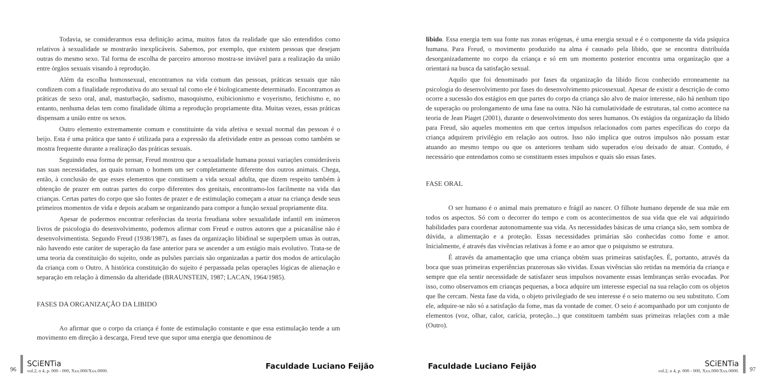Todavia, se considerarmos essa definição acima, muitos fatos da realidade que são entendidos como relativos à sexualidade se mostrarão inexplicáveis. Sabemos, por exemplo, que existem pessoas que desejam outras do mesmo sexo. Tal forma de escolha de parceiro amoroso mostra-se inviável para a realização da união entre órgãos sexuais visando à reprodução.
Além da escolha homossexual, encontramos na vida comum das pessoas, práticas sexuais que não condizem com a finalidade reprodutiva do ato sexual tal como ele é biologicamente determinado. Encontramos as práticas de sexo oral, anal, masturbação, sadismo, masoquismo, exibicionismo e voyerismo, fetichismo e, no entanto, nenhuma delas tem como finalidade última a reprodução propriamente dita. Muitas vezes, essas práticas dispensam a união entre os sexos.
Outro elemento extremamente comum e constituinte da vida afetiva e sexual normal das pessoas é o beijo. Esta é uma prática que tanto é utilizada para a expressão da afetividade entre as pessoas como também se mostra frequente durante a realização das práticas sexuais.
Seguindo essa forma de pensar, Freud mostrou que a sexualidade humana possui variações consideráveis nas suas necessidades, as quais tornam o homem um ser completamente diferente dos outros animais. Chega, então, à conclusão de que esses elementos que constituem a vida sexual adulta, que dizem respeito também à obtenção de prazer em outras partes do corpo diferentes dos genitais, encontramo-los facilmente na vida das crianças. Certas partes do corpo que são fontes de prazer e de estimulação começam a atuar na criança desde seus primeiros momentos de vida e depois acabam se organizando para compor a função sexual propriamente dita.
Apesar de podermos encontrar referências da teoria freudiana sobre sexualidade infantil em inúmeros livros de psicologia do desenvolvimento, podemos afirmar com Freud e outros autores que a psicanálise não é desenvolvimentista. Segundo Freud (1938/1987), as fases da organização libidinal se superpõem umas às outras, não havendo este caráter de superação da fase anterior para se ascender a um estágio mais evolutivo. Trata-se de uma teoria da constituição do sujeito, onde as pulsões parciais são organizadas a partir dos modos de articulação da criança com o Outro. A histórica constituição do sujeito é perpassada pelas operações lógicas de alienação e separação em relação à dimensão da alteridade (BRAUNSTEIN, 1987; LACAN, 1964/1985).
FASES DA ORGANIZAÇÃO DA LIBIDO
Ao afirmar que o corpo da criança é fonte de estimulação constante e que essa estimulação tende a um movimento em direção à descarga, Freud teve que supor uma energia que denominou de
96
SCiENTia
vol.2, n 4, p. 000 - 000, Xxx.000/Xxx.0000.
Faculdade Luciano Feijão
libido. Essa energia tem sua fonte nas zonas erógenas, é uma energia sexual e é o componente da vida psíquica humana. Para Freud, o movimento produzido na alma é causado pela libido, que se encontra distribuída desorganizadamente no corpo da criança e só em um momento posterior encontra uma organização que a orientará na busca da satisfação sexual.
Aquilo que foi denominado por fases da organização da libido ficou conhecido erroneamente na psicologia do desenvolvimento por fases do desenvolvimento psicossexual. Apesar de existir a descrição de como ocorre a sucessão dos estágios em que partes do corpo da criança são alvo de maior interesse, não há nenhum tipo de superação ou prolongamento de uma fase na outra. Não há cumulatividade de estruturas, tal como acontece na teoria de Jean Piaget (2001), durante o desenvolvimento dos seres humanos. Os estágios da organização da libido para Freud, são aqueles momentos em que certos impulsos relacionados com partes específicas do corpo da criança adquirem privilégio em relação aos outros. Isso não implica que outros impulsos não possam estar atuando ao mesmo tempo ou que os anteriores tenham sido superados e/ou deixado de atuar. Contudo, é necessário que entendamos como se constituem esses impulsos e quais são essas fases.
FASE ORAL
O ser humano é o animal mais prematuro e frágil ao nascer. O filhote humano depende de sua mãe em todos os aspectos. Só com o decorrer do tempo e com os acontecimentos de sua vida que ele vai adquirindo habilidades para coordenar autonomamente sua vida. As necessidades básicas de uma criança são, sem sombra de dúvida, a alimentação e a proteção. Essas necessidades primárias são conhecidas como fome e amor. Inicialmente, é através das vivências relativas à fome e ao amor que o psiquismo se estrutura.
É através da amamentação que uma criança obtém suas primeiras satisfações. É, portanto, através da boca que suas primeiras experiências prazerosas são vividas. Essas vivências são retidas na memória da criança e sempre que ela sentir necessidade de satisfazer seus impulsos novamente essas lembranças serão evocadas. Por isso, como observamos em crianças pequenas, a boca adquire um interesse especial na sua relação com os objetos que lhe cercam. Nesta fase da vida, o objeto privilegiado de seu interesse é o seio materno ou seu substituto. Com ele, adquire-se não só a satisfação da fome, mas da vontade de comer. O seio é acompanhado por um conjunto de elementos (voz, olhar, calor, carícia, proteção...) que constituem também suas primeiras relações com a mãe (Outro).
Faculdade Luciano Feijão
SCiENTia
vol.2, n 4, p. 000 - 000, Xxx.000/Xxx.0000.
97